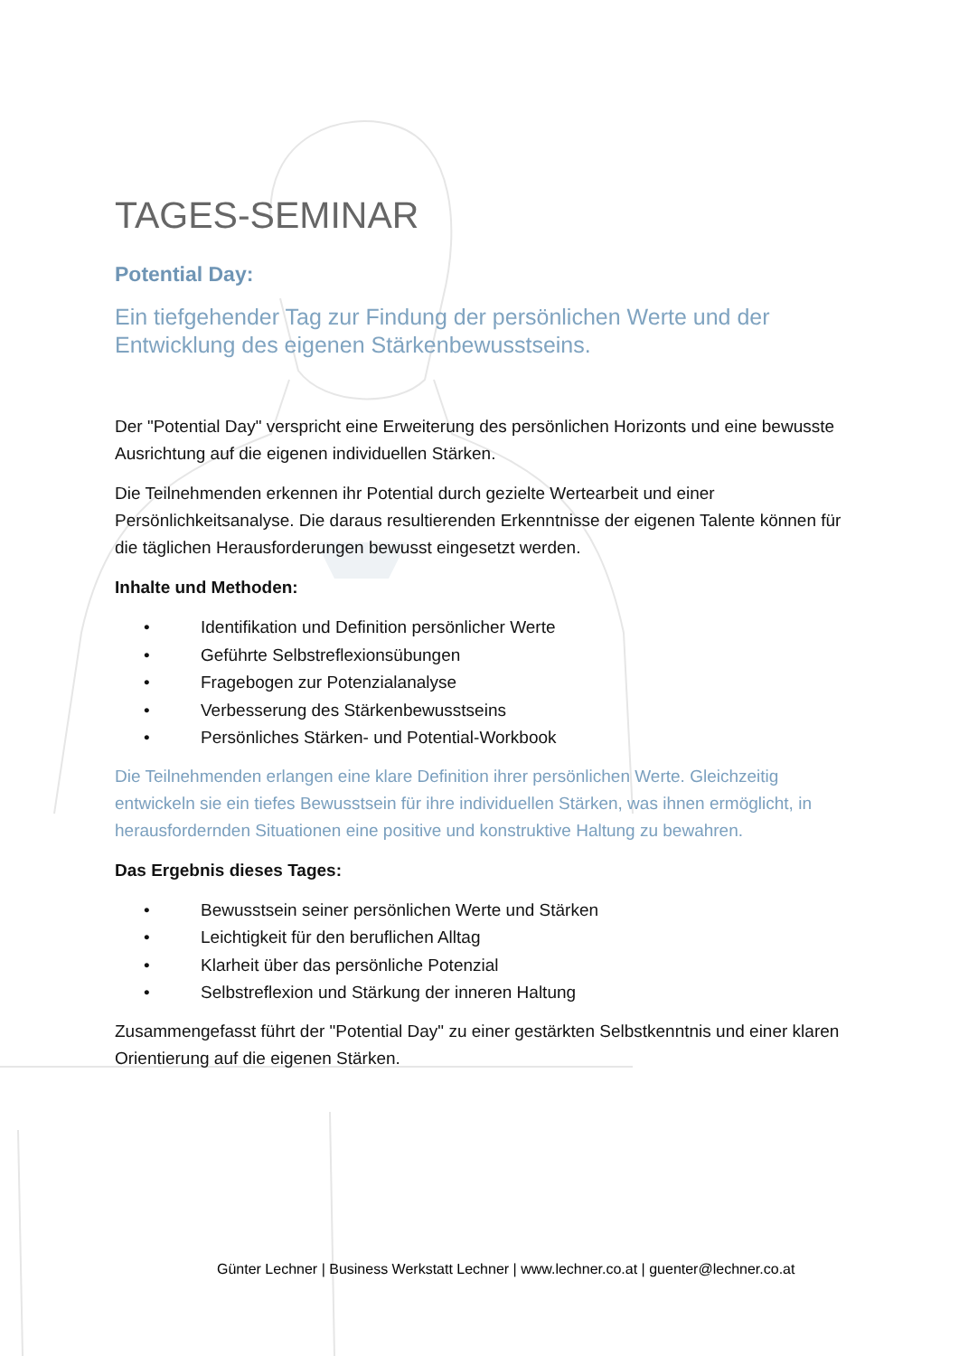TAGES-SEMINAR
Potential Day:
Ein tiefgehender Tag zur Findung der persönlichen Werte und der Entwicklung des eigenen Stärkenbewusstseins.
Der "Potential Day" verspricht eine Erweiterung des persönlichen Horizonts und eine bewusste Ausrichtung auf die eigenen individuellen Stärken.
Die Teilnehmenden erkennen ihr Potential durch gezielte Wertearbeit und einer Persönlichkeitsanalyse. Die daraus resultierenden Erkenntnisse der eigenen Talente können für die täglichen Herausforderungen bewusst eingesetzt werden.
Inhalte und Methoden:
• Identifikation und Definition persönlicher Werte
• Geführte Selbstreflexionsübungen
• Fragebogen zur Potenzialanalyse
• Verbesserung des Stärkenbewusstseins
• Persönliches Stärken- und Potential-Workbook
Die Teilnehmenden erlangen eine klare Definition ihrer persönlichen Werte. Gleichzeitig entwickeln sie ein tiefes Bewusstsein für ihre individuellen Stärken, was ihnen ermöglicht, in herausfordernden Situationen eine positive und konstruktive Haltung zu bewahren.
Das Ergebnis dieses Tages:
• Bewusstsein seiner persönlichen Werte und Stärken
• Leichtigkeit für den beruflichen Alltag
• Klarheit über das persönliche Potenzial
• Selbstreflexion und Stärkung der inneren Haltung
Zusammengefasst führt der "Potential Day" zu einer gestärkten Selbstkenntnis und einer klaren Orientierung auf die eigenen Stärken.
Günter Lechner | Business Werkstatt Lechner | www.lechner.co.at | guenter@lechner.co.at